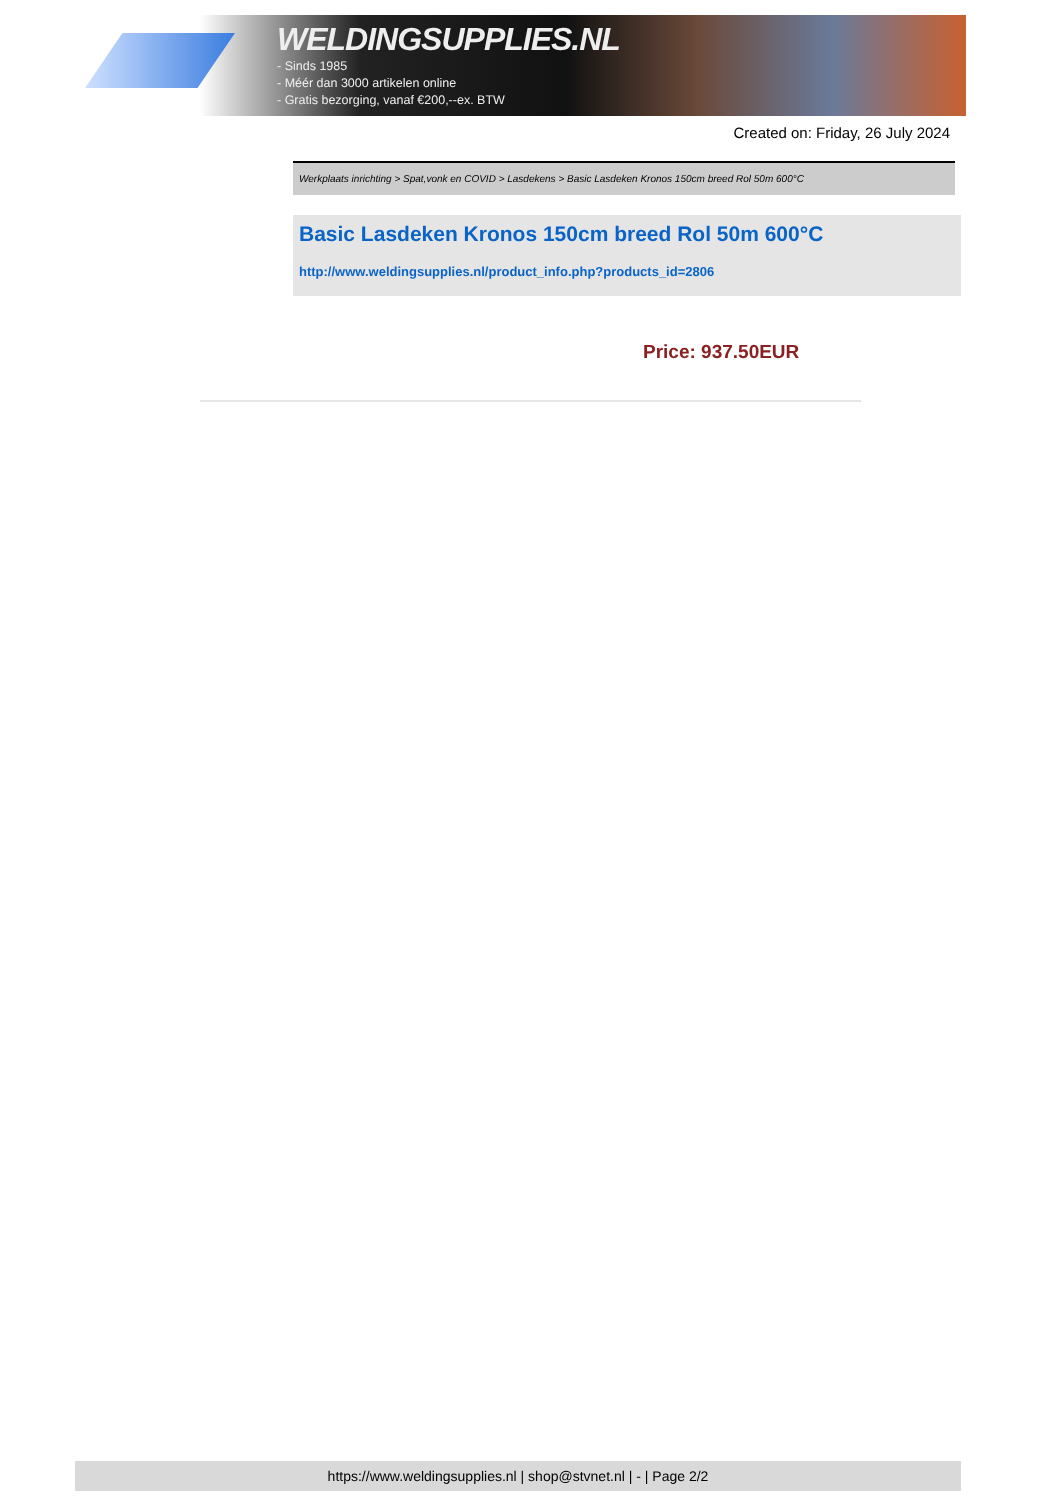WELDINGSUPPLIES.NL
- Sinds 1985
- Méér dan 3000 artikelen online
- Gratis bezorging, vanaf €200,--ex. BTW
Created on: Friday, 26 July 2024
Werkplaats inrichting > Spat,vonk en COVID > Lasdekens > Basic Lasdeken Kronos 150cm breed Rol 50m 600°C
Basic Lasdeken Kronos 150cm breed Rol 50m 600°C
http://www.weldingsupplies.nl/product_info.php?products_id=2806
Price: 937.50EUR
https://www.weldingsupplies.nl | shop@stvnet.nl | - | Page 2/2